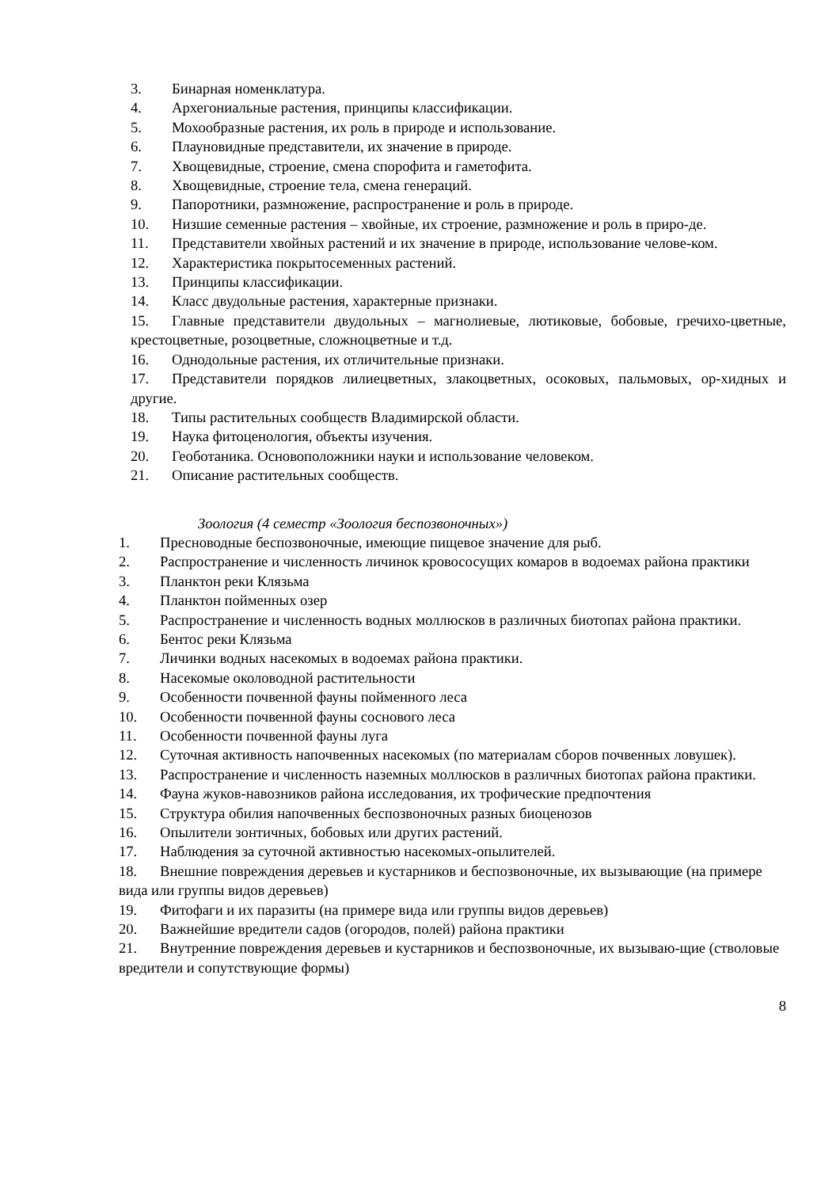3. Бинарная номенклатура.
4. Архегониальные растения, принципы классификации.
5. Мохообразные растения, их роль в природе и использование.
6. Плауновидные представители, их значение в природе.
7. Хвощевидные, строение, смена спорофита и гаметофита.
8. Хвощевидные, строение тела, смена генераций.
9. Папоротники, размножение, распространение и роль в природе.
10. Низшие семенные растения – хвойные, их строение, размножение и роль в приро-де.
11. Представители хвойных растений и их значение в природе, использование челове-ком.
12. Характеристика покрытосеменных растений.
13. Принципы классификации.
14. Класс двудольные растения, характерные признаки.
15. Главные представители двудольных – магнолиевые, лютиковые, бобовые, гречихо-цветные, крестоцветные, розоцветные, сложноцветные и т.д.
16. Однодольные растения, их отличительные признаки.
17. Представители порядков лилиецветных, злакоцветных, осоковых, пальмовых, ор-хидных и другие.
18. Типы растительных сообществ Владимирской области.
19. Наука фитоценология, объекты изучения.
20. Геоботаника. Основоположники науки и использование человеком.
21. Описание растительных сообществ.
Зоология (4 семестр «Зоология беспозвоночных»)
1. Пресноводные беспозвоночные, имеющие пищевое значение для рыб.
2. Распространение и численность личинок кровососущих комаров в водоемах района практики
3. Планктон реки Клязьма
4. Планктон пойменных озер
5. Распространение и численность водных моллюсков в различных биотопах района практики.
6. Бентос реки Клязьма
7. Личинки водных насекомых в водоемах района практики.
8. Насекомые околоводной растительности
9. Особенности почвенной фауны пойменного леса
10. Особенности почвенной фауны соснового леса
11. Особенности почвенной фауны луга
12. Суточная активность напочвенных насекомых (по материалам сборов почвенных ловушек).
13. Распространение и численность наземных моллюсков в различных биотопах района практики.
14. Фауна жуков-навозников района исследования, их трофические предпочтения
15. Структура обилия напочвенных беспозвоночных разных биоценозов
16. Опылители зонтичных, бобовых или других растений.
17. Наблюдения за суточной активностью насекомых-опылителей.
18. Внешние повреждения деревьев и кустарников и беспозвоночные, их вызывающие (на примере вида или группы видов деревьев)
19. Фитофаги и их паразиты (на примере вида или группы видов деревьев)
20. Важнейшие вредители садов (огородов, полей) района практики
21. Внутренние повреждения деревьев и кустарников и беспозвоночные, их вызываю-щие (стволовые вредители и сопутствующие формы)
8